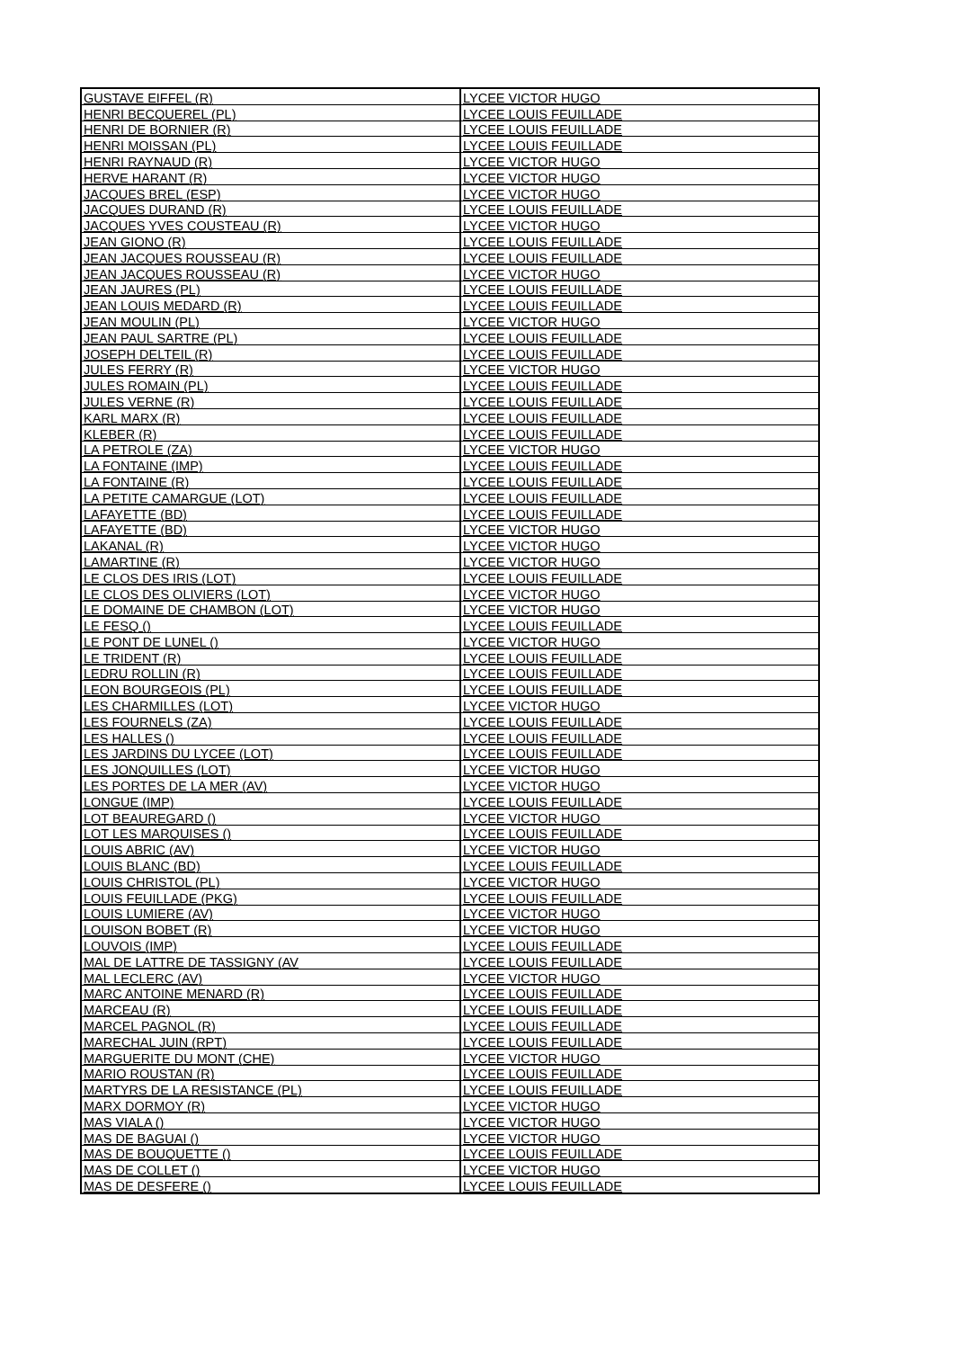| GUSTAVE EIFFEL (R) | LYCEE VICTOR HUGO |
| HENRI BECQUEREL (PL) | LYCEE LOUIS FEUILLADE |
| HENRI DE BORNIER (R) | LYCEE LOUIS FEUILLADE |
| HENRI MOISSAN (PL) | LYCEE LOUIS FEUILLADE |
| HENRI RAYNAUD (R) | LYCEE VICTOR HUGO |
| HERVE HARANT (R) | LYCEE VICTOR HUGO |
| JACQUES BREL (ESP) | LYCEE VICTOR HUGO |
| JACQUES DURAND (R) | LYCEE LOUIS FEUILLADE |
| JACQUES YVES COUSTEAU (R) | LYCEE VICTOR HUGO |
| JEAN GIONO (R) | LYCEE LOUIS FEUILLADE |
| JEAN JACQUES ROUSSEAU (R) | LYCEE LOUIS FEUILLADE |
| JEAN JACQUES ROUSSEAU (R) | LYCEE VICTOR HUGO |
| JEAN JAURES (PL) | LYCEE LOUIS FEUILLADE |
| JEAN LOUIS MEDARD (R) | LYCEE LOUIS FEUILLADE |
| JEAN MOULIN (PL) | LYCEE VICTOR HUGO |
| JEAN PAUL SARTRE (PL) | LYCEE LOUIS FEUILLADE |
| JOSEPH DELTEIL (R) | LYCEE LOUIS FEUILLADE |
| JULES FERRY (R) | LYCEE VICTOR HUGO |
| JULES ROMAIN (PL) | LYCEE LOUIS FEUILLADE |
| JULES VERNE (R) | LYCEE LOUIS FEUILLADE |
| KARL MARX (R) | LYCEE LOUIS FEUILLADE |
| KLEBER (R) | LYCEE LOUIS FEUILLADE |
| LA PETROLE (ZA) | LYCEE VICTOR HUGO |
| LA FONTAINE (IMP) | LYCEE LOUIS FEUILLADE |
| LA FONTAINE (R) | LYCEE LOUIS FEUILLADE |
| LA PETITE CAMARGUE (LOT) | LYCEE LOUIS FEUILLADE |
| LAFAYETTE (BD) | LYCEE LOUIS FEUILLADE |
| LAFAYETTE (BD) | LYCEE VICTOR HUGO |
| LAKANAL (R) | LYCEE VICTOR HUGO |
| LAMARTINE (R) | LYCEE VICTOR HUGO |
| LE CLOS DES IRIS (LOT) | LYCEE LOUIS FEUILLADE |
| LE CLOS DES OLIVIERS (LOT) | LYCEE VICTOR HUGO |
| LE DOMAINE DE CHAMBON (LOT) | LYCEE VICTOR HUGO |
| LE FESQ () | LYCEE LOUIS FEUILLADE |
| LE PONT DE LUNEL () | LYCEE VICTOR HUGO |
| LE TRIDENT (R) | LYCEE LOUIS FEUILLADE |
| LEDRU ROLLIN (R) | LYCEE LOUIS FEUILLADE |
| LEON BOURGEOIS (PL) | LYCEE LOUIS FEUILLADE |
| LES CHARMILLES (LOT) | LYCEE VICTOR HUGO |
| LES FOURNELS (ZA) | LYCEE LOUIS FEUILLADE |
| LES HALLES () | LYCEE LOUIS FEUILLADE |
| LES JARDINS DU LYCEE (LOT) | LYCEE LOUIS FEUILLADE |
| LES JONQUILLES (LOT) | LYCEE VICTOR HUGO |
| LES PORTES DE LA MER (AV) | LYCEE VICTOR HUGO |
| LONGUE (IMP) | LYCEE LOUIS FEUILLADE |
| LOT BEAUREGARD () | LYCEE VICTOR HUGO |
| LOT LES MARQUISES () | LYCEE LOUIS FEUILLADE |
| LOUIS ABRIC (AV) | LYCEE VICTOR HUGO |
| LOUIS BLANC (BD) | LYCEE LOUIS FEUILLADE |
| LOUIS CHRISTOL (PL) | LYCEE VICTOR HUGO |
| LOUIS FEUILLADE (PKG) | LYCEE LOUIS FEUILLADE |
| LOUIS LUMIERE (AV) | LYCEE VICTOR HUGO |
| LOUISON BOBET (R) | LYCEE VICTOR HUGO |
| LOUVOIS (IMP) | LYCEE LOUIS FEUILLADE |
| MAL DE LATTRE DE TASSIGNY (AV | LYCEE LOUIS FEUILLADE |
| MAL LECLERC (AV) | LYCEE VICTOR HUGO |
| MARC ANTOINE MENARD (R) | LYCEE LOUIS FEUILLADE |
| MARCEAU (R) | LYCEE LOUIS FEUILLADE |
| MARCEL PAGNOL (R) | LYCEE LOUIS FEUILLADE |
| MARECHAL JUIN (RPT) | LYCEE LOUIS FEUILLADE |
| MARGUERITE DU MONT (CHE) | LYCEE VICTOR HUGO |
| MARIO ROUSTAN (R) | LYCEE LOUIS FEUILLADE |
| MARTYRS DE LA RESISTANCE (PL) | LYCEE LOUIS FEUILLADE |
| MARX DORMOY (R) | LYCEE VICTOR HUGO |
| MAS VIALA () | LYCEE VICTOR HUGO |
| MAS DE BAGUAI () | LYCEE VICTOR HUGO |
| MAS DE BOUQUETTE () | LYCEE LOUIS FEUILLADE |
| MAS DE COLLET () | LYCEE VICTOR HUGO |
| MAS DE DESFERE () | LYCEE LOUIS FEUILLADE |